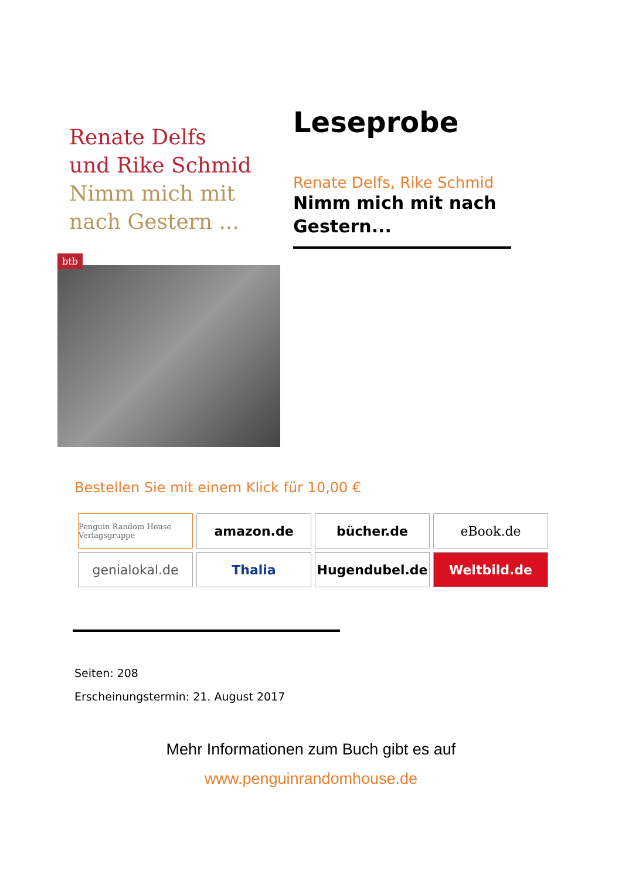Renate Delfs
und Rike Schmid
Nimm mich mit
nach Gestern ...
btb
Leseprobe
Renate Delfs, Rike Schmid
Nimm mich mit nach Gestern...
Bestellen Sie mit einem Klick für 10,00 €
Penguin Random House Verlagsgruppe
amazon.de
bücher.de
eBook.de
genialokal.de
Thalia
Hugendubel.de
Weltbild.de
Seiten: 208
Erscheinungstermin: 21. August 2017
Mehr Informationen zum Buch gibt es auf
www.penguinrandomhouse.de